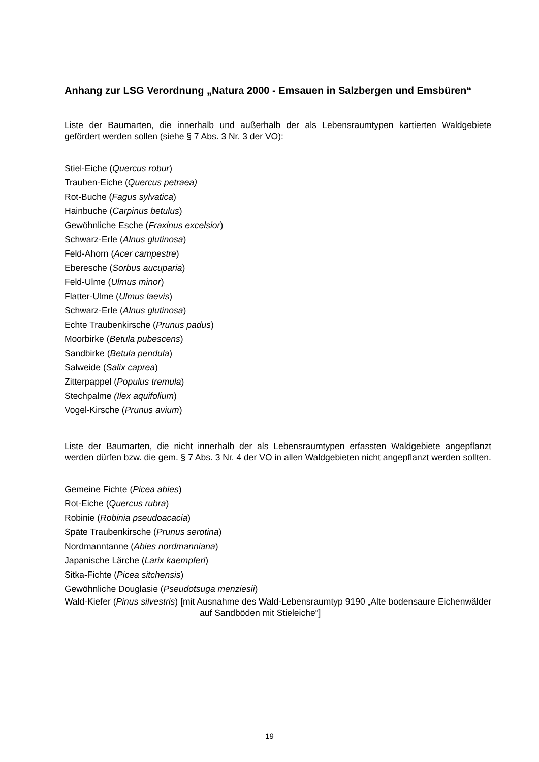Anhang zur LSG Verordnung „Natura 2000 - Emsauen in Salzbergen und Emsbüren“
Liste der Baumarten, die innerhalb und außerhalb der als Lebensraumtypen kartierten Waldgebiete gefördert werden sollen (siehe § 7 Abs. 3 Nr. 3 der VO):
Stiel-Eiche (Quercus robur)
Trauben-Eiche (Quercus petraea)
Rot-Buche (Fagus sylvatica)
Hainbuche (Carpinus betulus)
Gewöhnliche Esche (Fraxinus excelsior)
Schwarz-Erle (Alnus glutinosa)
Feld-Ahorn (Acer campestre)
Eberesche (Sorbus aucuparia)
Feld-Ulme (Ulmus minor)
Flatter-Ulme (Ulmus laevis)
Schwarz-Erle (Alnus glutinosa)
Echte Traubenkirsche (Prunus padus)
Moorbirke (Betula pubescens)
Sandbirke (Betula pendula)
Salweide (Salix caprea)
Zitterpappel (Populus tremula)
Stechpalme (Ilex aquifolium)
Vogel-Kirsche (Prunus avium)
Liste der Baumarten, die nicht innerhalb der als Lebensraumtypen erfassten Waldgebiete angepflanzt werden dürfen bzw. die gem. § 7 Abs. 3 Nr. 4 der VO in allen Waldgebieten nicht angepflanzt werden sollten.
Gemeine Fichte (Picea abies)
Rot-Eiche (Quercus rubra)
Robinie (Robinia pseudoacacia)
Späte Traubenkirsche (Prunus serotina)
Nordmanntanne (Abies nordmanniana)
Japanische Lärche (Larix kaempferi)
Sitka-Fichte (Picea sitchensis)
Gewöhnliche Douglasie (Pseudotsuga menziesii)
Wald-Kiefer (Pinus silvestris) [mit Ausnahme des Wald-Lebensraumtyp 9190 „Alte bodensaure Eichenwälder auf Sandböden mit Stieleiche“]
19